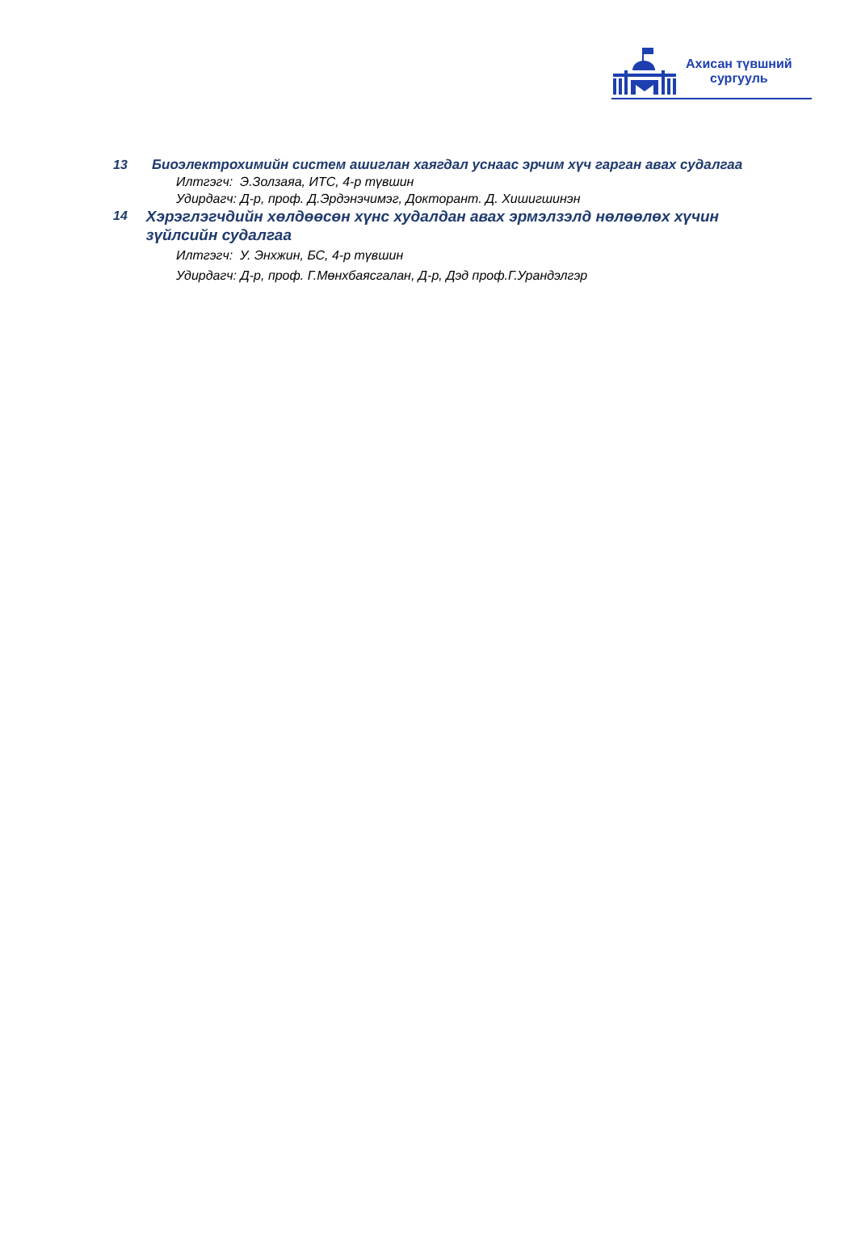Ахисан түвшний
сургууль
13
Биоэлектрохимийн систем ашиглан хаягдал уснаас эрчим хүч гарган авах судалгаа
Илтгэгч: Э.Золзаяа, ИТС, 4-р түвшин
Удирдагч: Д-р, проф. Д.Эрдэнэчимэг, Докторант. Д. Хишигшинэн
14
Хэрэглэгчдийн хөлдөөсөн хүнс худалдан авах эрмэлзэлд нөлөөлөх хүчин зүйлсийн судалгаа
Илтгэгч: У. Энхжин, БС, 4-р түвшин
Удирдагч: Д-р, проф. Г.Мөнхбаясгалан, Д-р, Дэд проф.Г.Урандэлгэр